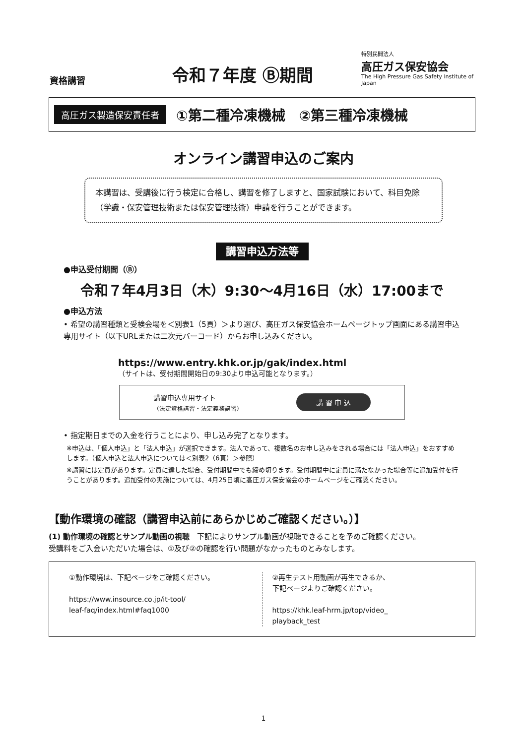資格講習
令和７年度 Ⓑ期間
特別民間法人
高圧ガス保安協会
The High Pressure Gas Safety Institute of Japan
高圧ガス製造保安責任者 ①第二種冷凍機械　②第三種冷凍機械
オンライン講習申込のご案内
本講習は、受講後に行う検定に合格し、講習を修了しますと、国家試験において、科目免除（学識・保安管理技術または保安管理技術）申請を行うことができます。
講習申込方法等
●申込受付期間（Ⓑ）
令和７年4月3日（木）9:30～4月16日（水）17:00まで
●申込方法
• 希望の講習種類と受検会場を＜別表1（5頁）＞より選び、高圧ガス保安協会ホームページトップ画面にある講習申込専用サイト（以下URLまたは二次元バーコード）からお申し込みください。
https://www.entry.khk.or.jp/gak/index.html
（サイトは、受付期間開始日の9:30より申込可能となります。）
講習申込専用サイト
（法定資格講習・法定義務講習）
講 習 申 込
• 指定期日までの入金を行うことにより、申し込み完了となります。
※申込は、「個人申込」と「法人申込」が選択できます。法人であって、複数名のお申し込みをされる場合には「法人申込」をおすすめします。（個人申込と法人申込については＜別表2（6頁）＞参照）
※講習には定員があります。定員に達した場合、受付期間中でも締め切ります。受付期間中に定員に満たなかった場合等に追加受付を行うことがあります。追加受付の実施については、4月25日頃に高圧ガス保安協会のホームページをご確認ください。
【動作環境の確認（講習申込前にあらかじめご確認ください。）】
(1) 動作環境の確認とサンプル動画の視聴　下記によりサンプル動画が視聴できることを予めご確認ください。
受講料をご入金いただいた場合は、①及び②の確認を行い問題がなかったものとみなします。
①動作環境は、下記ページをご確認ください。
https://www.insource.co.jp/it-tool/
leaf-faq/index.html#faq1000
②再生テスト用動画が再生できるか、
下記ページよりご確認ください。
https://khk.leaf-hrm.jp/top/video_
playback_test
1